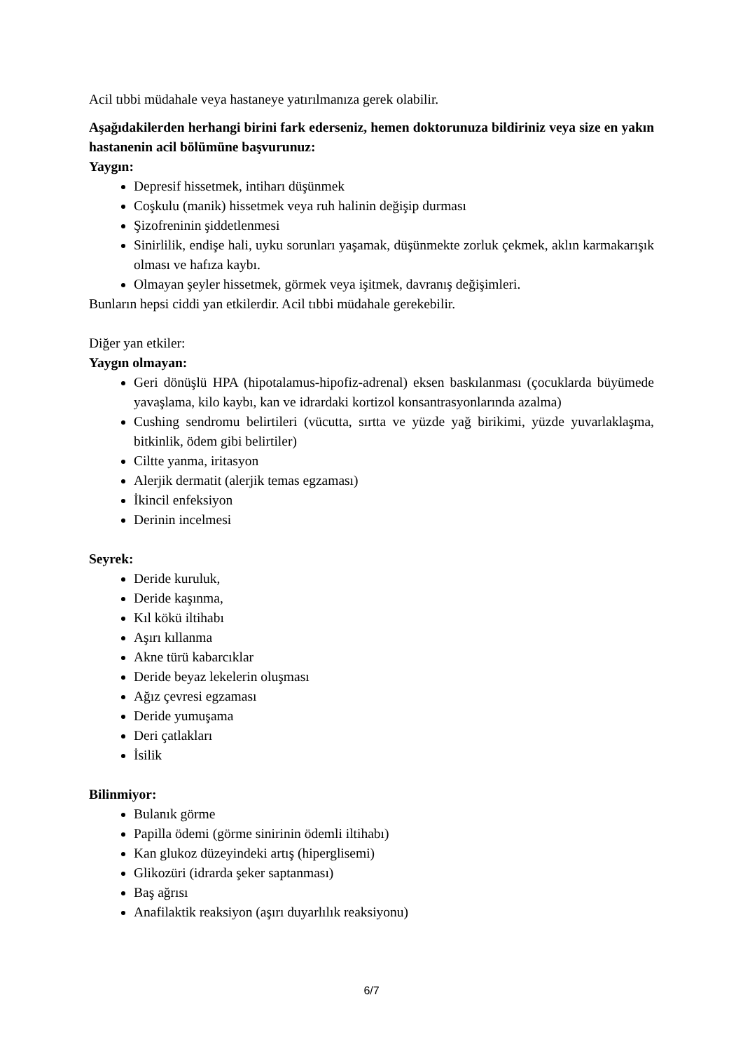Acil tıbbi müdahale veya hastaneye yatırılmanıza gerek olabilir.
Aşağıdakilerden herhangi birini fark ederseniz, hemen doktorunuza bildiriniz veya size en yakın hastanenin acil bölümüne başvurunuz:
Yaygın:
Depresif hissetmek, intiharı düşünmek
Coşkulu (manik) hissetmek veya ruh halinin değişip durması
Şizofreninin şiddetlenmesi
Sinirlilik, endişe hali, uyku sorunları yaşamak, düşünmekte zorluk çekmek, aklın karmakarışık olması ve hafıza kaybı.
Olmayan şeyler hissetmek, görmek veya işitmek, davranış değişimleri.
Bunların hepsi ciddi yan etkilerdir. Acil tıbbi müdahale gerekebilir.
Diğer yan etkiler:
Yaygın olmayan:
Geri dönüşlü HPA (hipotalamus-hipofiz-adrenal) eksen baskılanması (çocuklarda büyümede yavaşlama, kilo kaybı, kan ve idrardaki kortizol konsantrasyonlarında azalma)
Cushing sendromu belirtileri (vücutta, sırtta ve yüzde yağ birikimi, yüzde yuvarlaklaşma, bitkinlik, ödem gibi belirtiler)
Ciltte yanma, iritasyon
Alerjik dermatit (alerjik temas egzaması)
İkincil enfeksiyon
Derinin incelmesi
Seyrek:
Deride kuruluk,
Deride kaşınma,
Kıl kökü iltihabı
Aşırı kıllanma
Akne türü kabarcıklar
Deride beyaz lekelerin oluşması
Ağız çevresi egzaması
Deride yumuşama
Deri çatlakları
İsilik
Bilinmiyor:
Bulanık görme
Papilla ödemi (görme sinirinin ödemli iltihabı)
Kan glukoz düzeyindeki artış (hiperglisemi)
Glikozüri (idrarda şeker saptanması)
Baş ağrısı
Anafilaktik reaksiyon (aşırı duyarlılık reaksiyonu)
6/7